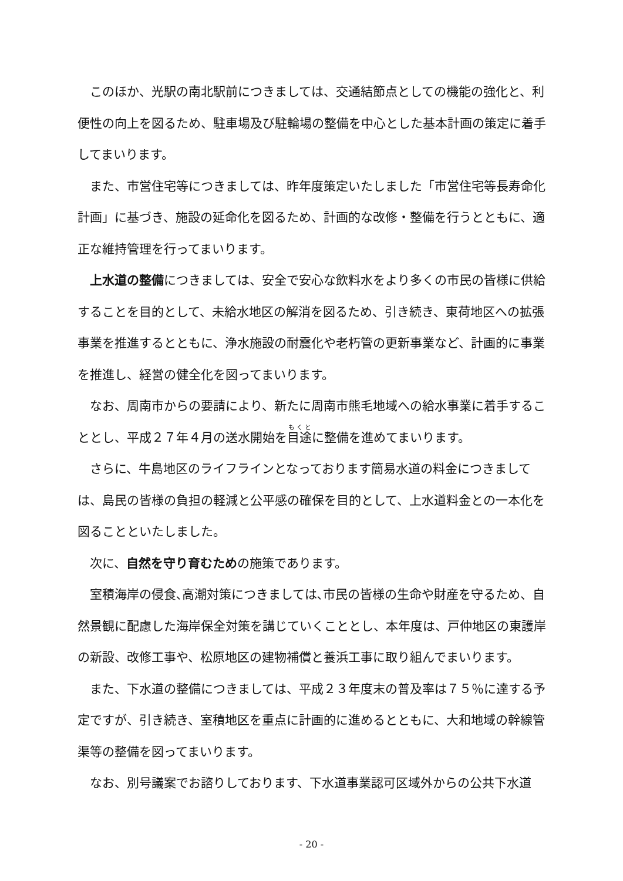このほか、光駅の南北駅前につきましては、交通結節点としての機能の強化と、利便性の向上を図るため、駐車場及び駐輪場の整備を中心とした基本計画の策定に着手してまいります。
また、市営住宅等につきましては、昨年度策定いたしました「市営住宅等長寿命化計画」に基づき、施設の延命化を図るため、計画的な改修・整備を行うとともに、適正な維持管理を行ってまいります。
上水道の整備につきましては、安全で安心な飲料水をより多くの市民の皆様に供給することを目的として、未給水地区の解消を図るため、引き続き、東荷地区への拡張事業を推進するとともに、浄水施設の耐震化や老朽管の更新事業など、計画的に事業を推進し、経営の健全化を図ってまいります。
なお、周南市からの要請により、新たに周南市熊毛地域への給水事業に着手することとし、平成２７年４月の送水開始を目途に整備を進めてまいります。
さらに、牛島地区のライフラインとなっております簡易水道の料金につきましては、島民の皆様の負担の軽減と公平感の確保を目的として、上水道料金との一本化を図ることといたしました。
次に、自然を守り育むための施策であります。
室積海岸の侵食､高潮対策につきましては､市民の皆様の生命や財産を守るため、自然景観に配慮した海岸保全対策を講じていくこととし、本年度は、戸仲地区の東護岸の新設、改修工事や、松原地区の建物補償と養浜工事に取り組んでまいります。
また、下水道の整備につきましては、平成２３年度末の普及率は７５％に達する予定ですが、引き続き、室積地区を重点に計画的に進めるとともに、大和地域の幹線管渠等の整備を図ってまいります。
なお、別号議案でお諮りしております、下水道事業認可区域外からの公共下水道
- 20 -